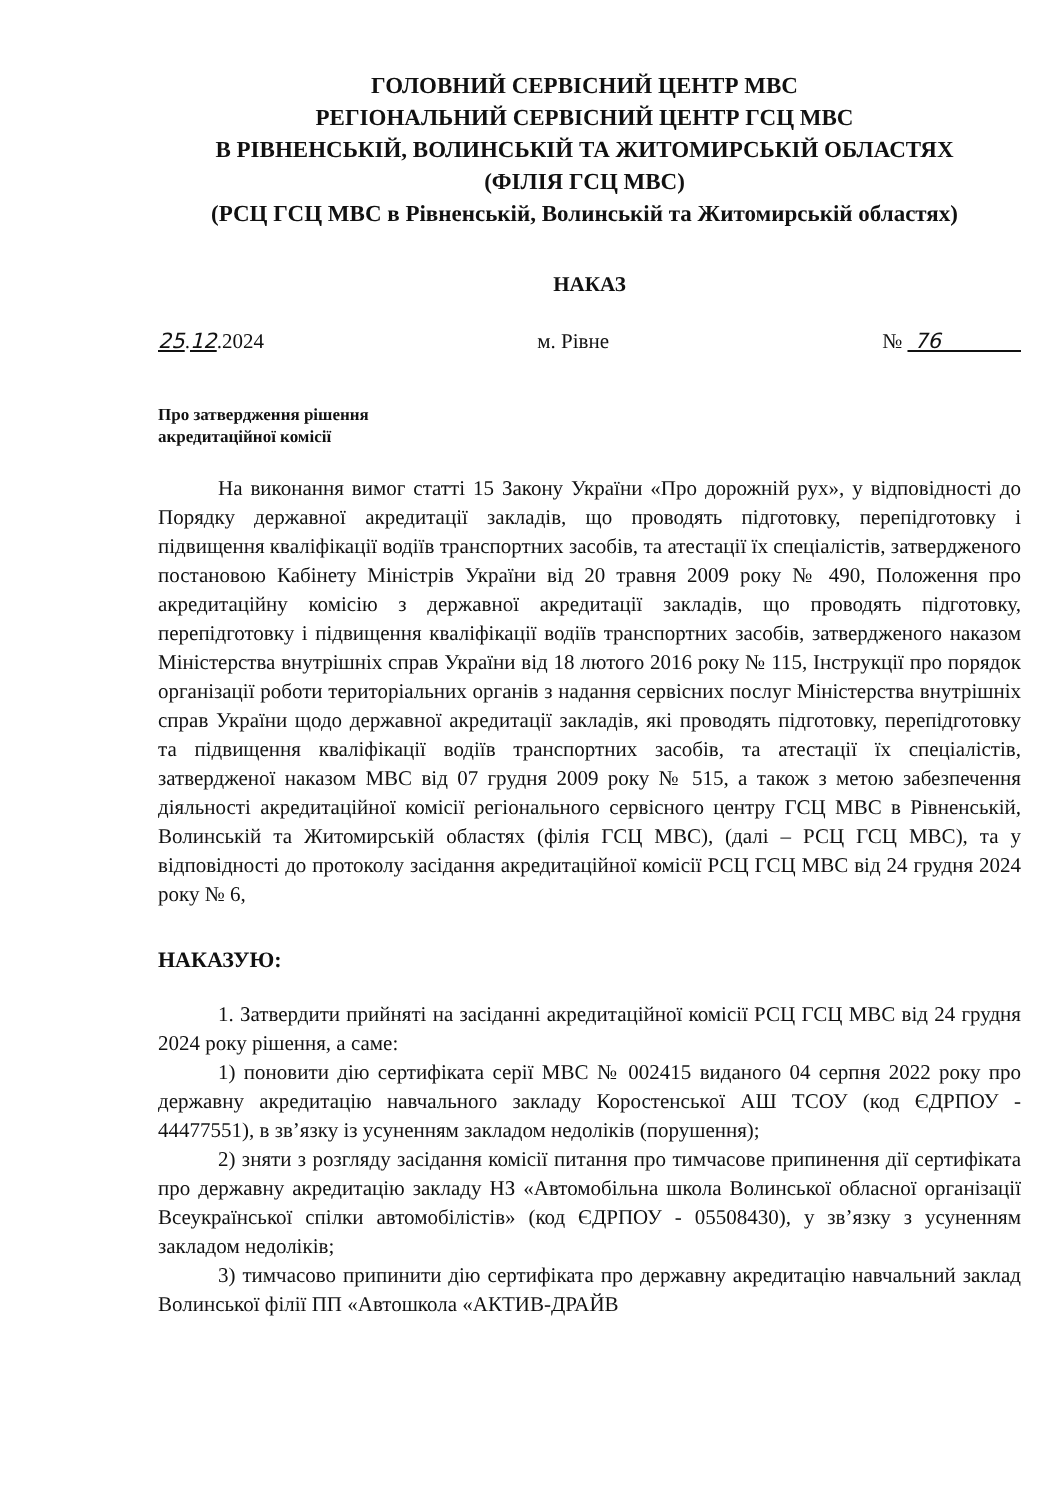ГОЛОВНИЙ СЕРВІСНИЙ ЦЕНТР МВС
РЕГІОНАЛЬНИЙ СЕРВІСНИЙ ЦЕНТР ГСЦ МВС
В РІВНЕНСЬКІЙ, ВОЛИНСЬКІЙ ТА ЖИТОМИРСЬКІЙ ОБЛАСТЯХ
(ФІЛІЯ ГСЦ МВС)
(РСЦ ГСЦ МВС в Рівненській, Волинській та Житомирській областях)
НАКАЗ
25.12.2024 м. Рівне № 76
Про затвердження рішення
акредитаційної комісії
На виконання вимог статті 15 Закону України «Про дорожній рух», у відповідності до Порядку державної акредитації закладів, що проводять підготовку, перепідготовку і підвищення кваліфікації водіїв транспортних засобів, та атестації їх спеціалістів, затвердженого постановою Кабінету Міністрів України від 20 травня 2009 року № 490, Положення про акредитаційну комісію з державної акредитації закладів, що проводять підготовку, перепідготовку і підвищення кваліфікації водіїв транспортних засобів, затвердженого наказом Міністерства внутрішніх справ України від 18 лютого 2016 року № 115, Інструкції про порядок організації роботи територіальних органів з надання сервісних послуг Міністерства внутрішніх справ України щодо державної акредитації закладів, які проводять підготовку, перепідготовку та підвищення кваліфікації водіїв транспортних засобів, та атестації їх спеціалістів, затвердженої наказом МВС від 07 грудня 2009 року № 515, а також з метою забезпечення діяльності акредитаційної комісії регіонального сервісного центру ГСЦ МВС в Рівненській, Волинській та Житомирській областях (філія ГСЦ МВС), (далі – РСЦ ГСЦ МВС), та у відповідності до протоколу засідання акредитаційної комісії РСЦ ГСЦ МВС від 24 грудня 2024 року № 6,
НАКАЗУЮ:
1. Затвердити прийняті на засіданні акредитаційної комісії РСЦ ГСЦ МВС від 24 грудня 2024 року рішення, а саме:
1) поновити дію сертифіката серії МВС № 002415 виданого 04 серпня 2022 року про державну акредитацію навчального закладу Коростенської АШ ТСОУ (код ЄДРПОУ - 44477551), в зв’язку із усуненням закладом недоліків (порушення);
2) зняти з розгляду засідання комісії питання про тимчасове припинення дії сертифіката про державну акредитацію закладу НЗ «Автомобільна школа Волинської обласної організації Всеукраїнської спілки автомобілістів» (код ЄДРПОУ - 05508430), у зв’язку з усуненням закладом недоліків;
3) тимчасово припинити дію сертифіката про державну акредитацію навчальний заклад Волинської філії ПП «Автошкола «АКТИВ-ДРАЙВ